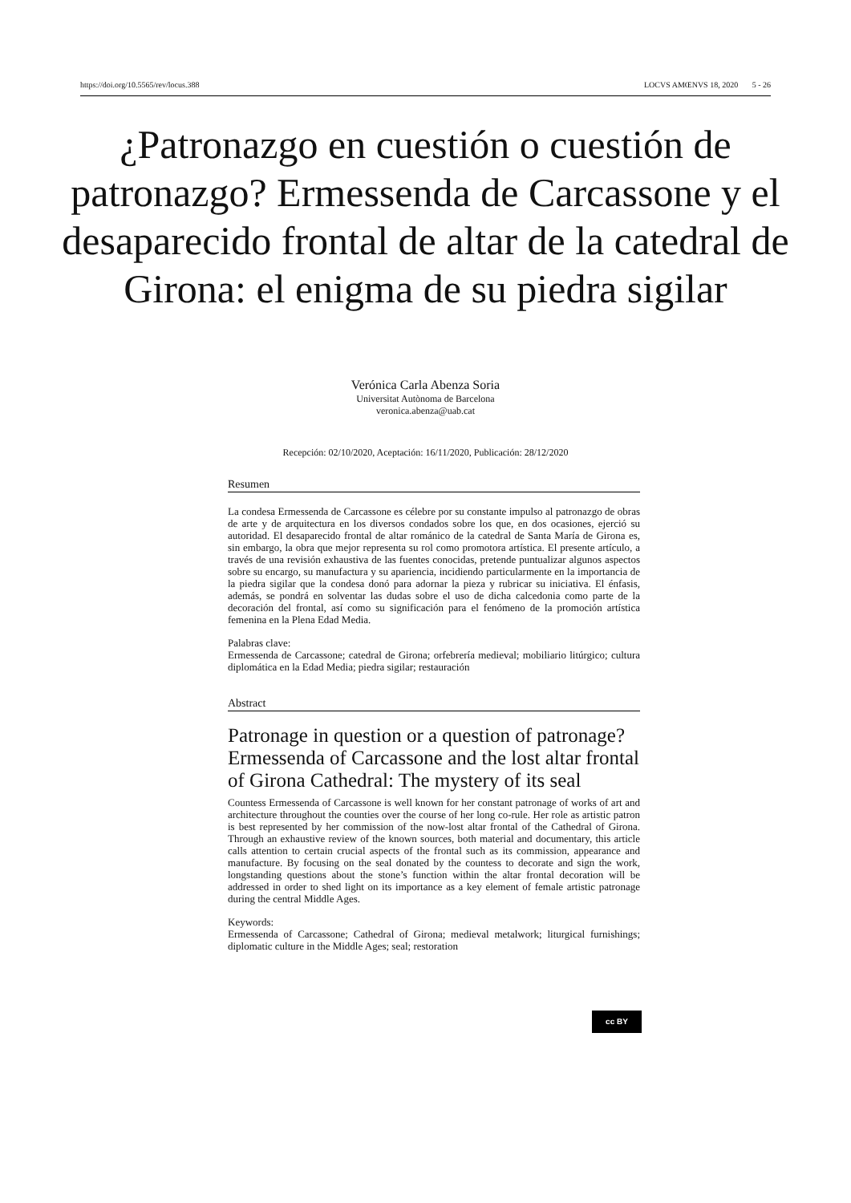https://doi.org/10.5565/rev/locus.388 LOCVS AMŒNVS 18, 2020 5 - 26
¿Patronazgo en cuestión o cuestión de patronazgo? Ermessenda de Carcassone y el desaparecido frontal de altar de la catedral de Girona: el enigma de su piedra sigilar
Verónica Carla Abenza Soria
Universitat Autònoma de Barcelona
veronica.abenza@uab.cat
Recepción: 02/10/2020, Aceptación: 16/11/2020, Publicación: 28/12/2020
Resumen
La condesa Ermessenda de Carcassone es célebre por su constante impulso al patronazgo de obras de arte y de arquitectura en los diversos condados sobre los que, en dos ocasiones, ejerció su autoridad. El desaparecido frontal de altar románico de la catedral de Santa María de Girona es, sin embargo, la obra que mejor representa su rol como promotora artística. El presente artículo, a través de una revisión exhaustiva de las fuentes conocidas, pretende puntualizar algunos aspectos sobre su encargo, su manufactura y su apariencia, incidiendo particularmente en la importancia de la piedra sigilar que la condesa donó para adornar la pieza y rubricar su iniciativa. El énfasis, además, se pondrá en solventar las dudas sobre el uso de dicha calcedonia como parte de la decoración del frontal, así como su significación para el fenómeno de la promoción artística femenina en la Plena Edad Media.
Palabras clave:
Ermessenda de Carcassone; catedral de Girona; orfebrería medieval; mobiliario litúrgico; cultura diplomática en la Edad Media; piedra sigilar; restauración
Abstract
Patronage in question or a question of patronage? Ermessenda of Carcassone and the lost altar frontal of Girona Cathedral: The mystery of its seal
Countess Ermessenda of Carcassone is well known for her constant patronage of works of art and architecture throughout the counties over the course of her long co-rule. Her role as artistic patron is best represented by her commission of the now-lost altar frontal of the Cathedral of Girona. Through an exhaustive review of the known sources, both material and documentary, this article calls attention to certain crucial aspects of the frontal such as its commission, appearance and manufacture. By focusing on the seal donated by the countess to decorate and sign the work, longstanding questions about the stone’s function within the altar frontal decoration will be addressed in order to shed light on its importance as a key element of female artistic patronage during the central Middle Ages.
Keywords:
Ermessenda of Carcassone; Cathedral of Girona; medieval metalwork; liturgical furnishings; diplomatic culture in the Middle Ages; seal; restoration
cc BY